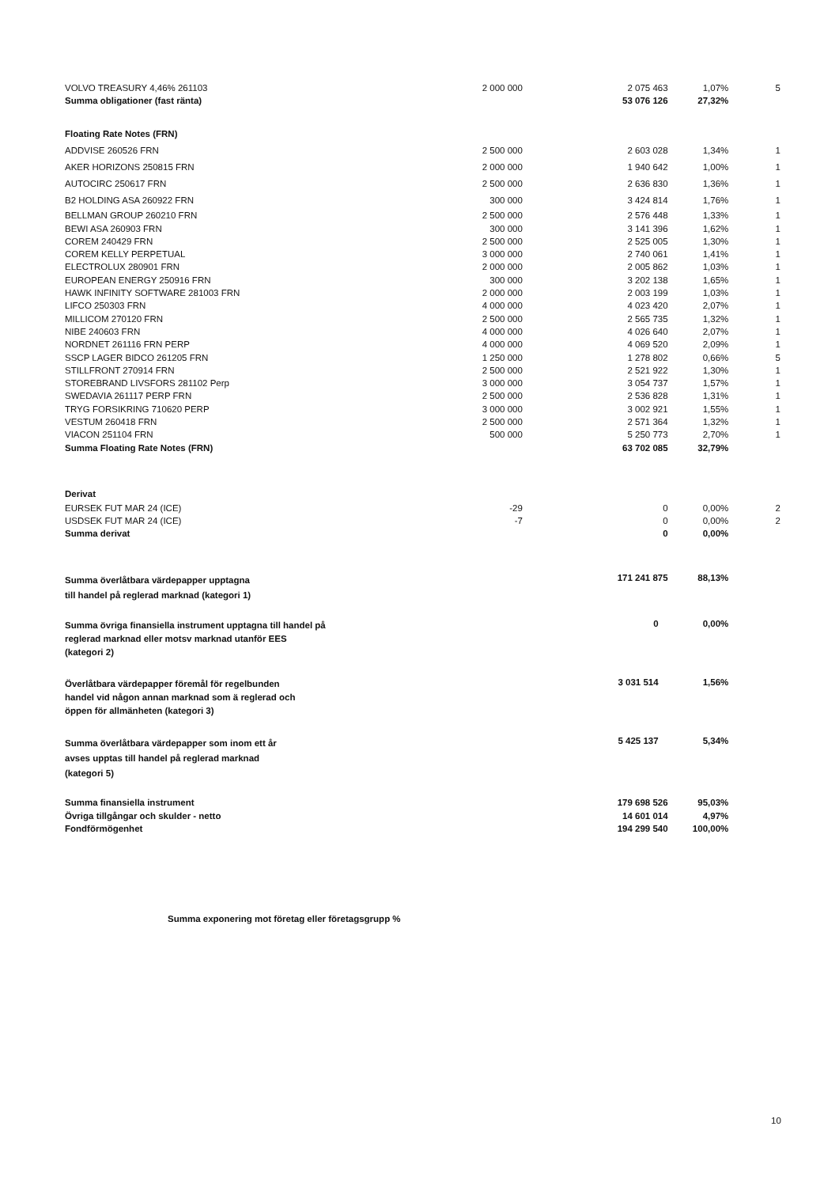| VOLVO TREASURY 4,46% 261103 | 2 000 000 | 2 075 463 | 1,07% | 5 |
| Summa obligationer (fast ränta) | | 53 076 126 | 27,32% | |
| Floating Rate Notes (FRN) | | | | |
| ADDVISE 260526 FRN | 2 500 000 | 2 603 028 | 1,34% | 1 |
| AKER HORIZONS 250815 FRN | 2 000 000 | 1 940 642 | 1,00% | 1 |
| AUTOCIRC 250617 FRN | 2 500 000 | 2 636 830 | 1,36% | 1 |
| B2 HOLDING ASA 260922 FRN | 300 000 | 3 424 814 | 1,76% | 1 |
| BELLMAN GROUP 260210 FRN | 2 500 000 | 2 576 448 | 1,33% | 1 |
| BEWI ASA 260903 FRN | 300 000 | 3 141 396 | 1,62% | 1 |
| COREM 240429 FRN | 2 500 000 | 2 525 005 | 1,30% | 1 |
| COREM KELLY PERPETUAL | 3 000 000 | 2 740 061 | 1,41% | 1 |
| ELECTROLUX 280901 FRN | 2 000 000 | 2 005 862 | 1,03% | 1 |
| EUROPEAN ENERGY 250916 FRN | 300 000 | 3 202 138 | 1,65% | 1 |
| HAWK INFINITY SOFTWARE 281003 FRN | 2 000 000 | 2 003 199 | 1,03% | 1 |
| LIFCO 250303 FRN | 4 000 000 | 4 023 420 | 2,07% | 1 |
| MILLICOM 270120 FRN | 2 500 000 | 2 565 735 | 1,32% | 1 |
| NIBE 240603 FRN | 4 000 000 | 4 026 640 | 2,07% | 1 |
| NORDNET 261116 FRN PERP | 4 000 000 | 4 069 520 | 2,09% | 1 |
| SSCP LAGER BIDCO 261205 FRN | 1 250 000 | 1 278 802 | 0,66% | 5 |
| STILLFRONT 270914 FRN | 2 500 000 | 2 521 922 | 1,30% | 1 |
| STOREBRAND LIVSFORS 281102 Perp | 3 000 000 | 3 054 737 | 1,57% | 1 |
| SWEDAVIA 261117 PERP FRN | 2 500 000 | 2 536 828 | 1,31% | 1 |
| TRYG FORSIKRING 710620 PERP | 3 000 000 | 3 002 921 | 1,55% | 1 |
| VESTUM 260418 FRN | 2 500 000 | 2 571 364 | 1,32% | 1 |
| VIACON 251104 FRN | 500 000 | 5 250 773 | 2,70% | 1 |
| Summa Floating Rate Notes (FRN) | | 63 702 085 | 32,79% | |
| Derivat | | | | |
| EURSEK FUT MAR 24 (ICE) | -29 | 0 | 0,00% | 2 |
| USDSEK FUT MAR 24 (ICE) | -7 | 0 | 0,00% | 2 |
| Summa derivat | | 0 | 0,00% | |
| Summa överlåtbara värdepapper upptagna till handel på reglerad marknad (kategori 1) | | 171 241 875 | 88,13% | |
| Summa övriga finansiella instrument upptagna till handel på reglerad marknad eller motsv marknad utanför EES (kategori 2) | | 0 | 0,00% | |
| Överlåtbara värdepapper föremål för regelbunden handel vid någon annan marknad som ä reglerad och öppen för allmänheten (kategori 3) | | 3 031 514 | 1,56% | |
| Summa överlåtbara värdepapper som inom ett år avses upptas till handel på reglerad marknad (kategori 5) | | 5 425 137 | 5,34% | |
| Summa finansiella instrument | | 179 698 526 | 95,03% | |
| Övriga tillgångar och skulder - netto | | 14 601 014 | 4,97% | |
| Fondförmögenhet | | 194 299 540 | 100,00% | |
Summa exponering mot företag eller företagsgrupp %
10